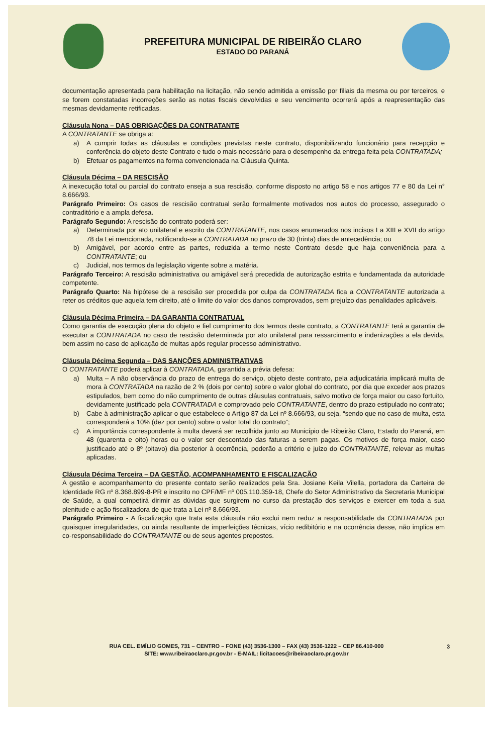PREFEITURA MUNICIPAL DE RIBEIRÃO CLARO
ESTADO DO PARANÁ
documentação apresentada para habilitação na licitação, não sendo admitida a emissão por filiais da mesma ou por terceiros, e se forem constatadas incorreções serão as notas fiscais devolvidas e seu vencimento ocorrerá após a reapresentação das mesmas devidamente retificadas.
Cláusula Nona – DAS OBRIGAÇÕES DA CONTRATANTE
A CONTRATANTE se obriga a:
a) A cumprir todas as cláusulas e condições previstas neste contrato, disponibilizando funcionário para recepção e conferência do objeto deste Contrato e tudo o mais necessário para o desempenho da entrega feita pela CONTRATADA;
b) Efetuar os pagamentos na forma convencionada na Cláusula Quinta.
Cláusula Décima – DA RESCISÃO
A inexecução total ou parcial do contrato enseja a sua rescisão, conforme disposto no artigo 58 e nos artigos 77 e 80 da Lei n° 8.666/93.
Parágrafo Primeiro: Os casos de rescisão contratual serão formalmente motivados nos autos do processo, assegurado o contraditório e a ampla defesa.
Parágrafo Segundo: A rescisão do contrato poderá ser:
a) Determinada por ato unilateral e escrito da CONTRATANTE, nos casos enumerados nos incisos I a XIII e XVII do artigo 78 da Lei mencionada, notificando-se a CONTRATADA no prazo de 30 (trinta) dias de antecedência; ou
b) Amigável, por acordo entre as partes, reduzida a termo neste Contrato desde que haja conveniência para a CONTRATANTE; ou
c) Judicial, nos termos da legislação vigente sobre a matéria.
Parágrafo Terceiro: A rescisão administrativa ou amigável será precedida de autorização estrita e fundamentada da autoridade competente.
Parágrafo Quarto: Na hipótese de a rescisão ser procedida por culpa da CONTRATADA fica a CONTRATANTE autorizada a reter os créditos que aquela tem direito, até o limite do valor dos danos comprovados, sem prejuízo das penalidades aplicáveis.
Cláusula Décima Primeira – DA GARANTIA CONTRATUAL
Como garantia de execução plena do objeto e fiel cumprimento dos termos deste contrato, a CONTRATANTE terá a garantia de executar a CONTRATADA no caso de rescisão determinada por ato unilateral para ressarcimento e indenizações a ela devida, bem assim no caso de aplicação de multas após regular processo administrativo.
Cláusula Décima Segunda – DAS SANÇÕES ADMINISTRATIVAS
O CONTRATANTE poderá aplicar à CONTRATADA, garantida a prévia defesa:
a) Multa – A não observância do prazo de entrega do serviço, objeto deste contrato, pela adjudicatária implicará multa de mora à CONTRATADA na razão de 2 % (dois por cento) sobre o valor global do contrato, por dia que exceder aos prazos estipulados, bem como do não cumprimento de outras cláusulas contratuais, salvo motivo de força maior ou caso fortuito, devidamente justificado pela CONTRATADA e comprovado pelo CONTRATANTE, dentro do prazo estipulado no contrato;
b) Cabe à administração aplicar o que estabelece o Artigo 87 da Lei nº 8.666/93, ou seja, “sendo que no caso de multa, esta corresponderá a 10% (dez por cento) sobre o valor total do contrato”;
c) A importância correspondente à multa deverá ser recolhida junto ao Município de Ribeirão Claro, Estado do Paraná, em 48 (quarenta e oito) horas ou o valor ser descontado das faturas a serem pagas. Os motivos de força maior, caso justificado até o 8º (oitavo) dia posterior à ocorrência, poderão a critério e juízo do CONTRATANTE, relevar as multas aplicadas.
Cláusula Décima Terceira – DA GESTÃO, ACOMPANHAMENTO E FISCALIZAÇÃO
A gestão e acompanhamento do presente contato serão realizados pela Sra. Josiane Keila Vilella, portadora da Carteira de Identidade RG nº 8.368.899-8-PR e inscrito no CPF/MF nº 005.110.359-18, Chefe do Setor Administrativo da Secretaria Municipal de Saúde, a qual competirá dirimir as dúvidas que surgirem no curso da prestação dos serviços e exercer em toda a sua plenitude e ação fiscalizadora de que trata a Lei nº 8.666/93.
Parágrafo Primeiro - A fiscalização que trata esta cláusula não exclui nem reduz a responsabilidade da CONTRATADA por quaisquer irregularidades, ou ainda resultante de imperfeições técnicas, vício redibitório e na ocorrência desse, não implica em co-responsabilidade do CONTRATANTE ou de seus agentes prepostos.
RUA CEL. EMÍLIO GOMES, 731 – CENTRO – FONE (43) 3536-1300 – FAX (43) 3536-1222 – CEP 86.410-000
SITE: www.ribeiraoclaro.pr.gov.br - E-MAIL: licitacoes@ribeiraoclaro.pr.gov.br
3